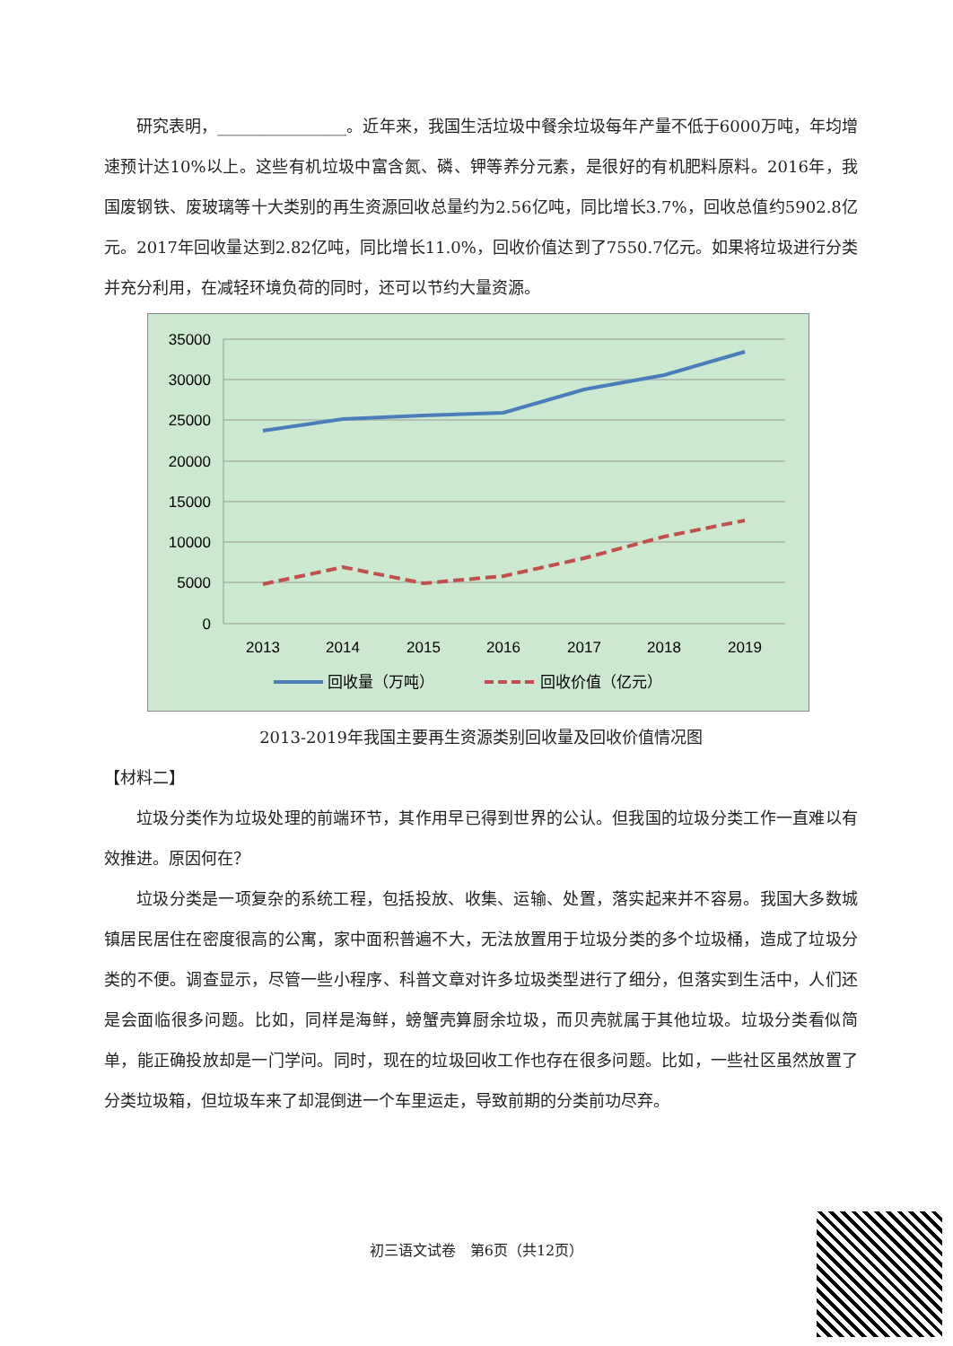研究表明，________________。近年来，我国生活垃圾中餐余垃圾每年产量不低于6000万吨，年均增速预计达10%以上。这些有机垃圾中富含氮、磷、钾等养分元素，是很好的有机肥料原料。2016年，我国废钢铁、废玻璃等十大类别的再生资源回收总量约为2.56亿吨，同比增长3.7%，回收总值约5902.8亿元。2017年回收量达到2.82亿吨，同比增长11.0%，回收价值达到了7550.7亿元。如果将垃圾进行分类并充分利用，在减轻环境负荷的同时，还可以节约大量资源。
35000
30000
25000
20000
15000
10000
5000
0
2013
2014
2015
2016
2017
2018
2019
回收量（万吨）
回收价值（亿元）
2013-2019年我国主要再生资源类别回收量及回收价值情况图
【材料二】
垃圾分类作为垃圾处理的前端环节，其作用早已得到世界的公认。但我国的垃圾分类工作一直难以有效推进。原因何在？
垃圾分类是一项复杂的系统工程，包括投放、收集、运输、处置，落实起来并不容易。我国大多数城镇居民居住在密度很高的公寓，家中面积普遍不大，无法放置用于垃圾分类的多个垃圾桶，造成了垃圾分类的不便。调查显示，尽管一些小程序、科普文章对许多垃圾类型进行了细分，但落实到生活中，人们还是会面临很多问题。比如，同样是海鲜，螃蟹壳算厨余垃圾，而贝壳就属于其他垃圾。垃圾分类看似简单，能正确投放却是一门学问。同时，现在的垃圾回收工作也存在很多问题。比如，一些社区虽然放置了分类垃圾箱，但垃圾车来了却混倒进一个车里运走，导致前期的分类前功尽弃。
初三语文试卷　第6页（共12页）